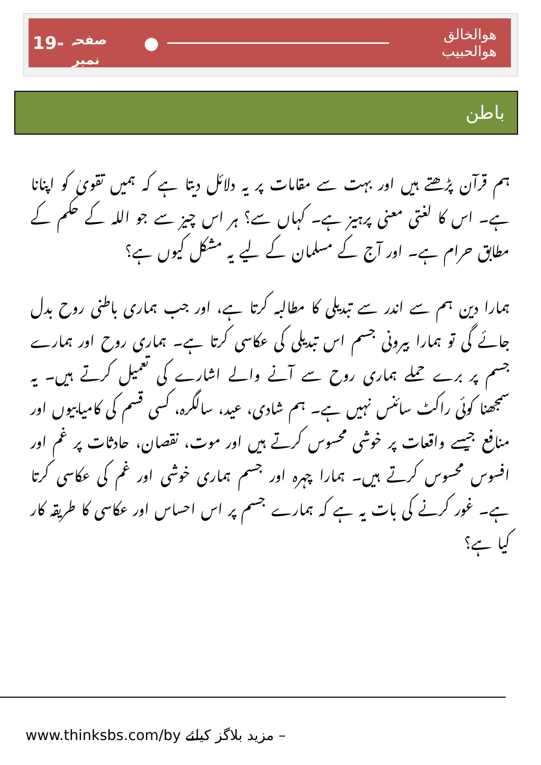19- صفحہ نمبر ●
ھوالخالق ھوالحبیب
باطن
ہم قرآن پڑھتے ہیں اور بہت سے مقامات پر یہ دلائل دیتا ہے کہ ہمیں تقویٰ کو اپنانا ہے۔ اس کا لغتی معنی پرہیز ہے۔ کہاں سے؟ ہر اس چیز سے جو اللہ کے حکم کے مطابق حرام ہے۔ اور آج کے مسلمان کے لیے یہ مشکل کیوں ہے؟
ہمارا دین ہم سے اندر سے تبدیلی کا مطالبہ کرتا ہے، اور جب ہماری باطنی روح بدل جائے گی تو ہمارا بیرونی جسم اس تبدیلی کی عکاسی کرتا ہے۔ ہماری روح اور ہمارے جسم پر برے حملے ہماری روح سے آنے والے اشارے کی تعمیل کرتے ہیں۔ یہ سمجھنا کوئی راکٹ سائنس نہیں ہے۔ ہم شادی، عید، سالگرہ، کسی قسم کی کامیابیوں اور منافع جیسے واقعات پر خوشی محسوس کرتے ہیں اور موت، نقصان، حادثات پر غم اور افسوس محسوس کرتے ہیں۔ ہمارا چہرہ اور جسم ہماری خوشی اور غم کی عکاسی کرتا ہے۔ غور کرنے کی بات یہ ہے کہ ہمارے جسم پر اس احساس اور عکاسی کا طریقہ کار کیا ہے؟
www.thinksbs.com/by مزید بلاگز کیلئے –